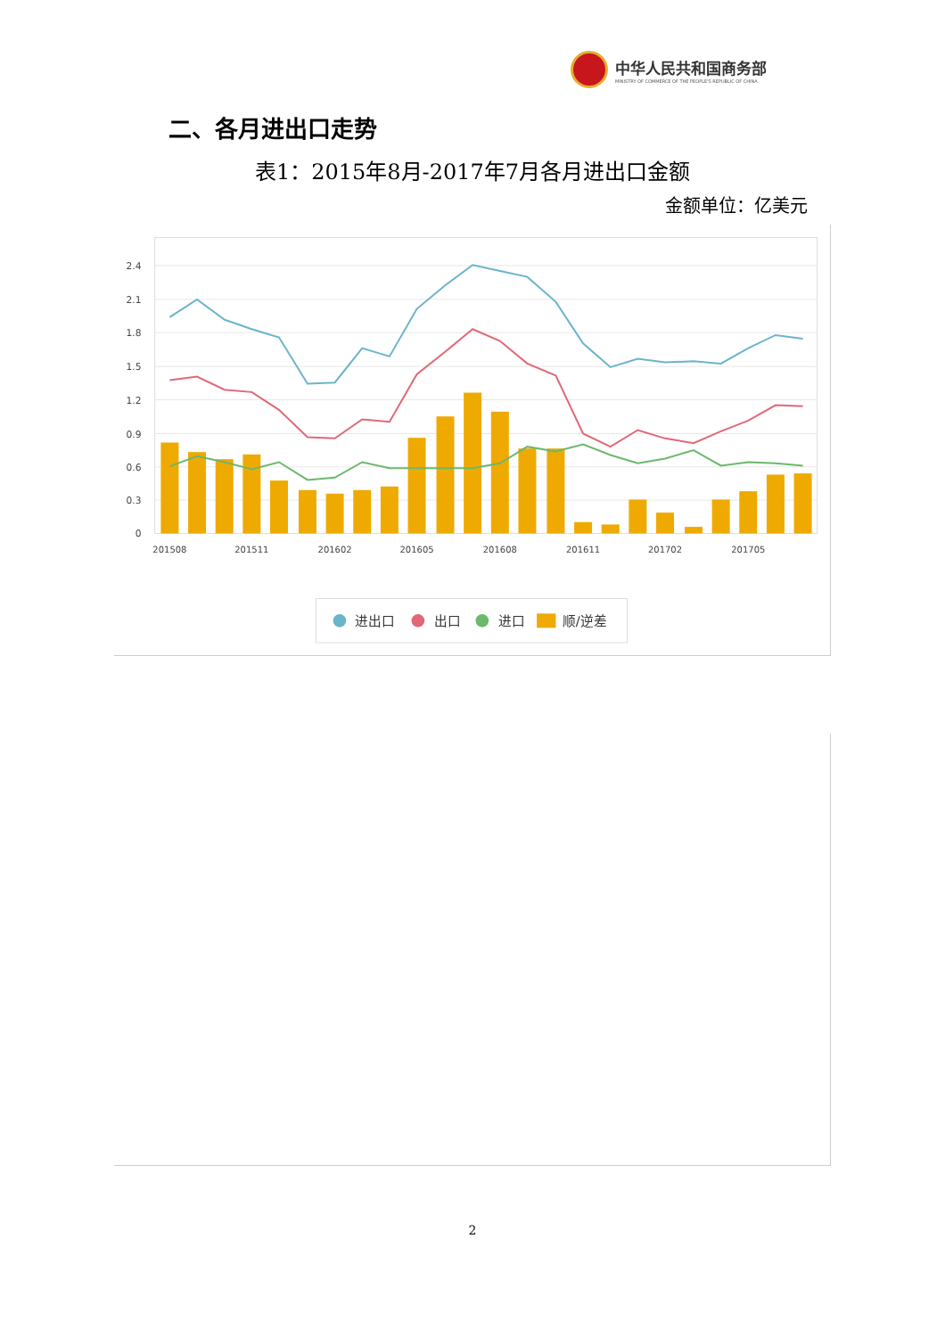中华人民共和国商务部
MINISTRY OF COMMERCE OF THE PEOPLE'S REPUBLIC OF CHINA
二、各月进出口走势
表1：2015年8月-2017年7月各月进出口金额
金额单位：亿美元
2.4
2.1
1.8
1.5
1.2
0.9
0.6
0.3
0
201508
201511
201602
201605
201608
201611
201702
201705
进出口
出口
进口
顺/逆差
2